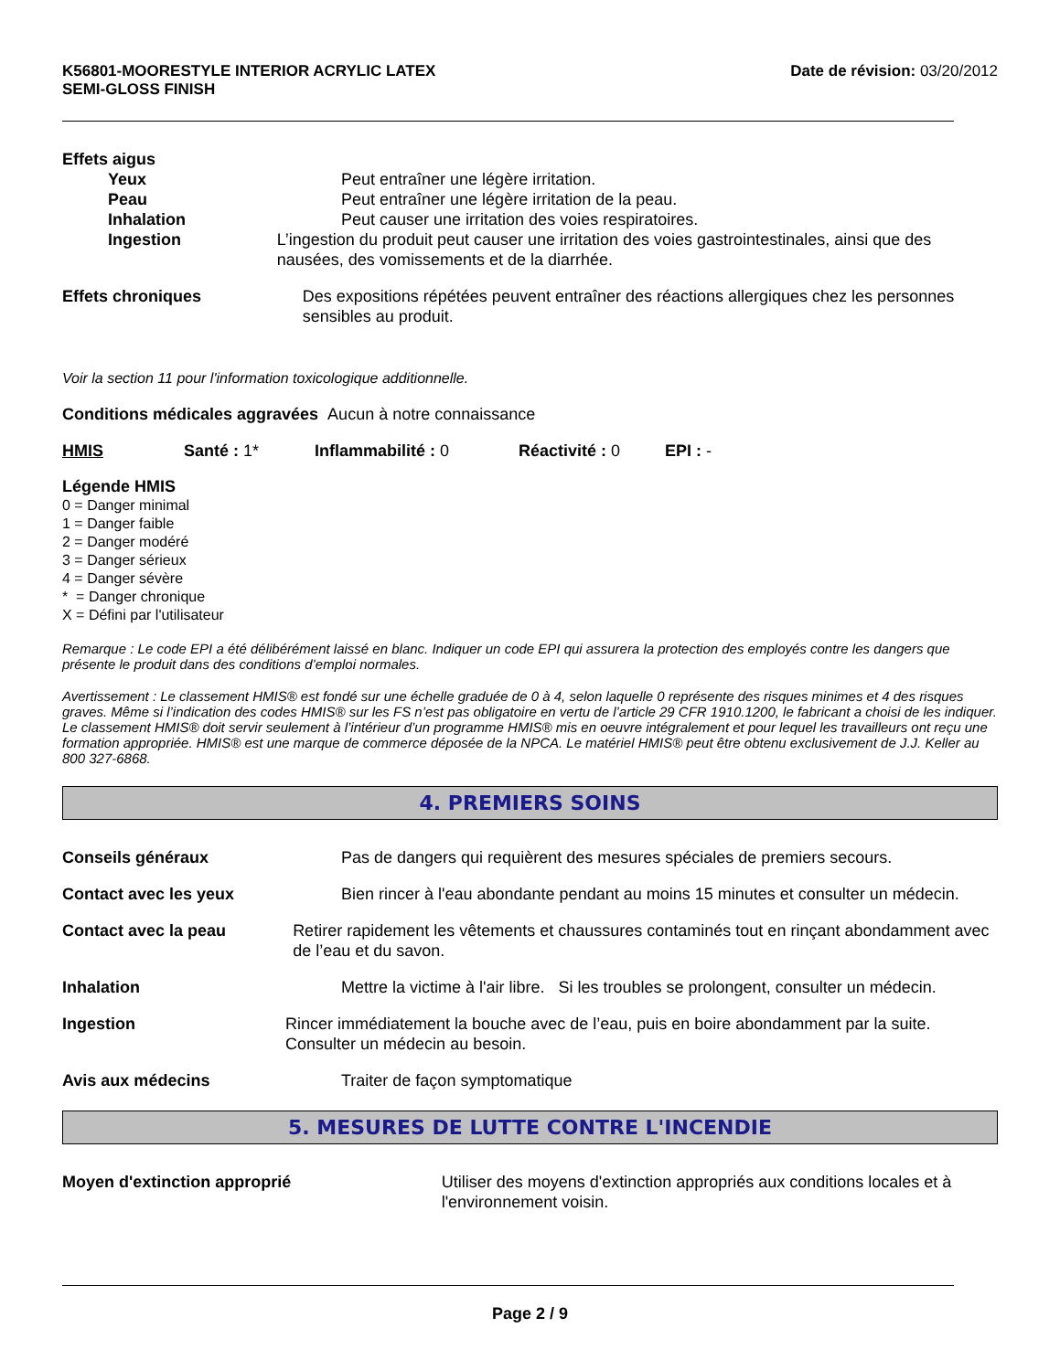K56801-MOORESTYLE INTERIOR ACRYLIC LATEX
SEMI-GLOSS FINISH
Date de révision: 03/20/2012
Effets aigus
Yeux Peut entraîner une légère irritation.
Peau Peut entraîner une légère irritation de la peau.
Inhalation Peut causer une irritation des voies respiratoires.
Ingestion L’ingestion du produit peut causer une irritation des voies gastrointestinales, ainsi que des nausées, des vomissements et de la diarrhée.
Effets chroniques Des expositions répétées peuvent entraîner des réactions allergiques chez les personnes sensibles au produit.
Voir la section 11 pour l'information toxicologique additionnelle.
Conditions médicales aggravées Aucun à notre connaissance
HMIS Santé : 1* Inflammabilité : 0 Réactivité : 0 EPI : -
Légende HMIS
0 = Danger minimal
1 = Danger faible
2 = Danger modéré
3 = Danger sérieux
4 = Danger sévère
* = Danger chronique
X = Défini par l'utilisateur
Remarque : Le code EPI a été délibérément laissé en blanc. Indiquer un code EPI qui assurera la protection des employés contre les dangers que présente le produit dans des conditions d’emploi normales.
Avertissement : Le classement HMIS® est fondé sur une échelle graduée de 0 à 4, selon laquelle 0 représente des risques minimes et 4 des risques graves. Même si l’indication des codes HMIS® sur les FS n’est pas obligatoire en vertu de l’article 29 CFR 1910.1200, le fabricant a choisi de les indiquer. Le classement HMIS® doit servir seulement à l’intérieur d’un programme HMIS® mis en oeuvre intégralement et pour lequel les travailleurs ont reçu une formation appropriée. HMIS® est une marque de commerce déposée de la NPCA. Le matériel HMIS® peut être obtenu exclusivement de J.J. Keller au 800 327-6868.
4. PREMIERS SOINS
Conseils généraux Pas de dangers qui requièrent des mesures spéciales de premiers secours.
Contact avec les yeux Bien rincer à l'eau abondante pendant au moins 15 minutes et consulter un médecin.
Contact avec la peau Retirer rapidement les vêtements et chaussures contaminés tout en rinçant abondamment avec de l’eau et du savon.
Inhalation Mettre la victime à l'air libre. Si les troubles se prolongent, consulter un médecin.
Ingestion Rincer immédiatement la bouche avec de l’eau, puis en boire abondamment par la suite. Consulter un médecin au besoin.
Avis aux médecins Traiter de façon symptomatique
5. MESURES DE LUTTE CONTRE L'INCENDIE
Moyen d'extinction approprié Utiliser des moyens d'extinction appropriés aux conditions locales et à l'environnement voisin.
Page 2 / 9